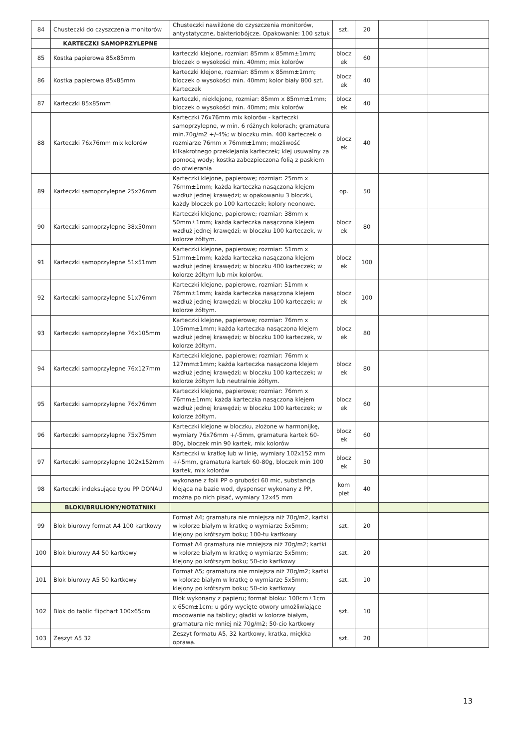| 84 | Chusteczki do czyszczenia monitorów | Chusteczki nawilżone do czyszczenia monitorów, antystatyczne, bakteriobójcze. Opakowanie: 100 sztuk | szt. | 20 | | |
| | KARTECZKI SAMOPRZYLEPNE | | | | | |
| 85 | Kostka papierowa 85x85mm | karteczki klejone, rozmiar: 85mm x 85mm±1mm; bloczek o wysokości min. 40mm; mix kolorów | blocz ek | 60 | | |
| 86 | Kostka papierowa 85x85mm | karteczki klejone, rozmiar: 85mm x 85mm±1mm; bloczek o wysokości min. 40mm; kolor biały 800 szt. Karteczek | blocz ek | 40 | | |
| 87 | Karteczki 85x85mm | karteczki, nieklejone, rozmiar: 85mm x 85mm±1mm; bloczek o wysokości min. 40mm; mix kolorów | blocz ek | 40 | | |
| 88 | Karteczki 76x76mm mix kolorów | Karteczki 76x76mm mix kolorów - karteczki samoprzylepne, w min. 6 różnych kolorach; gramatura min.70g/m2 +/-4%; w bloczku min. 400 karteczek o rozmiarze 76mm x 76mm±1mm; możliwość kilkakrotnego przeklejania karteczek; klej usuwalny za pomocą wody; kostka zabezpieczona folią z paskiem do otwierania | blocz ek | 40 | | |
| 89 | Karteczki samoprzylepne 25x76mm | Karteczki klejone, papierowe; rozmiar: 25mm x 76mm±1mm; każda karteczka nasączona klejem wzdłuż jednej krawędzi; w opakowaniu 3 bloczki, każdy bloczek po 100 karteczek; kolory neonowe. | op. | 50 | | |
| 90 | Karteczki samoprzylepne 38x50mm | Karteczki klejone, papierowe; rozmiar: 38mm x 50mm±1mm; każda karteczka nasączona klejem wzdłuż jednej krawędzi; w bloczku 100 karteczek, w kolorze żółtym. | blocz ek | 80 | | |
| 91 | Karteczki samoprzylepne 51x51mm | Karteczki klejone, papierowe; rozmiar: 51mm x 51mm±1mm; każda karteczka nasączona klejem wzdłuż jednej krawędzi; w bloczku 400 karteczek; w kolorze żółtym lub mix kolorów. | blocz ek | 100 | | |
| 92 | Karteczki samoprzylepne 51x76mm | Karteczki klejone, papierowe, rozmiar: 51mm x 76mm±1mm; każda karteczka nasączona klejem wzdłuż jednej krawędzi; w bloczku 100 karteczek; w kolorze żółtym. | blocz ek | 100 | | |
| 93 | Karteczki samoprzylepne 76x105mm | Karteczki klejone, papierowe; rozmiar: 76mm x 105mm±1mm; każda karteczka nasączona klejem wzdłuż jednej krawędzi; w bloczku 100 karteczek, w kolorze żółtym. | blocz ek | 80 | | |
| 94 | Karteczki samoprzylepne 76x127mm | Karteczki klejone, papierowe; rozmiar: 76mm x 127mm±1mm; każda karteczka nasączona klejem wzdłuż jednej krawędzi; w bloczku 100 karteczek; w kolorze żółtym lub neutralnie żółtym. | blocz ek | 80 | | |
| 95 | Karteczki samoprzylepne 76x76mm | Karteczki klejone, papierowe; rozmiar: 76mm x 76mm±1mm; każda karteczka nasączona klejem wzdłuż jednej krawędzi; w bloczku 100 karteczek; w kolorze żółtym. | blocz ek | 60 | | |
| 96 | Karteczki samoprzylepne 75x75mm | Karteczki klejone w bloczku, złożone w harmonijkę, wymiary 76x76mm +/-5mm, gramatura kartek 60-80g, bloczek min 90 kartek, mix kolorów | blocz ek | 60 | | |
| 97 | Karteczki samoprzylepne 102x152mm | Karteczki w kratkę lub w linię, wymiary 102x152 mm +/-5mm, gramatura kartek 60-80g, bloczek min 100 kartek, mix kolorów | blocz ek | 50 | | |
| 98 | Karteczki indeksujące typu PP DONAU | wykonane z folii PP o grubości 60 mic, substancja klejąca na bazie wod, dyspenser wykonany z PP, można po nich pisać, wymiary 12x45 mm | kom plet | 40 | | |
| | BLOKI/BRULIONY/NOTATNIKI | | | | | |
| 99 | Blok biurowy format A4 100 kartkowy | Format A4; gramatura nie mniejsza niż 70g/m2, kartki w kolorze białym w kratkę o wymiarze 5x5mm; klejony po krótszym boku; 100-tu kartkowy | szt. | 20 | | |
| 100 | Blok biurowy A4 50 kartkowy | Format A4 gramatura nie mniejsza niż 70g/m2; kartki w kolorze białym w kratkę o wymiarze 5x5mm; klejony po krótszym boku; 50-cio kartkowy | szt. | 20 | | |
| 101 | Blok biurowy A5 50 kartkowy | Format A5; gramatura nie mniejsza niż 70g/m2; kartki w kolorze białym w kratkę o wymiarze 5x5mm; klejony po krótszym boku; 50-cio kartkowy | szt. | 10 | | |
| 102 | Blok do tablic flipchart 100x65cm | Blok wykonany z papieru; format bloku: 100cm±1cm x 65cm±1cm; u góry wycięte otwory umożliwiające mocowanie na tablicy; gładki w kolorze białym, gramatura nie mniej niż 70g/m2; 50-cio kartkowy | szt. | 10 | | |
| 103 | Zeszyt A5 32 | Zeszyt formatu A5, 32 kartkowy, kratka, miękka oprawa. | szt. | 20 | | |
13